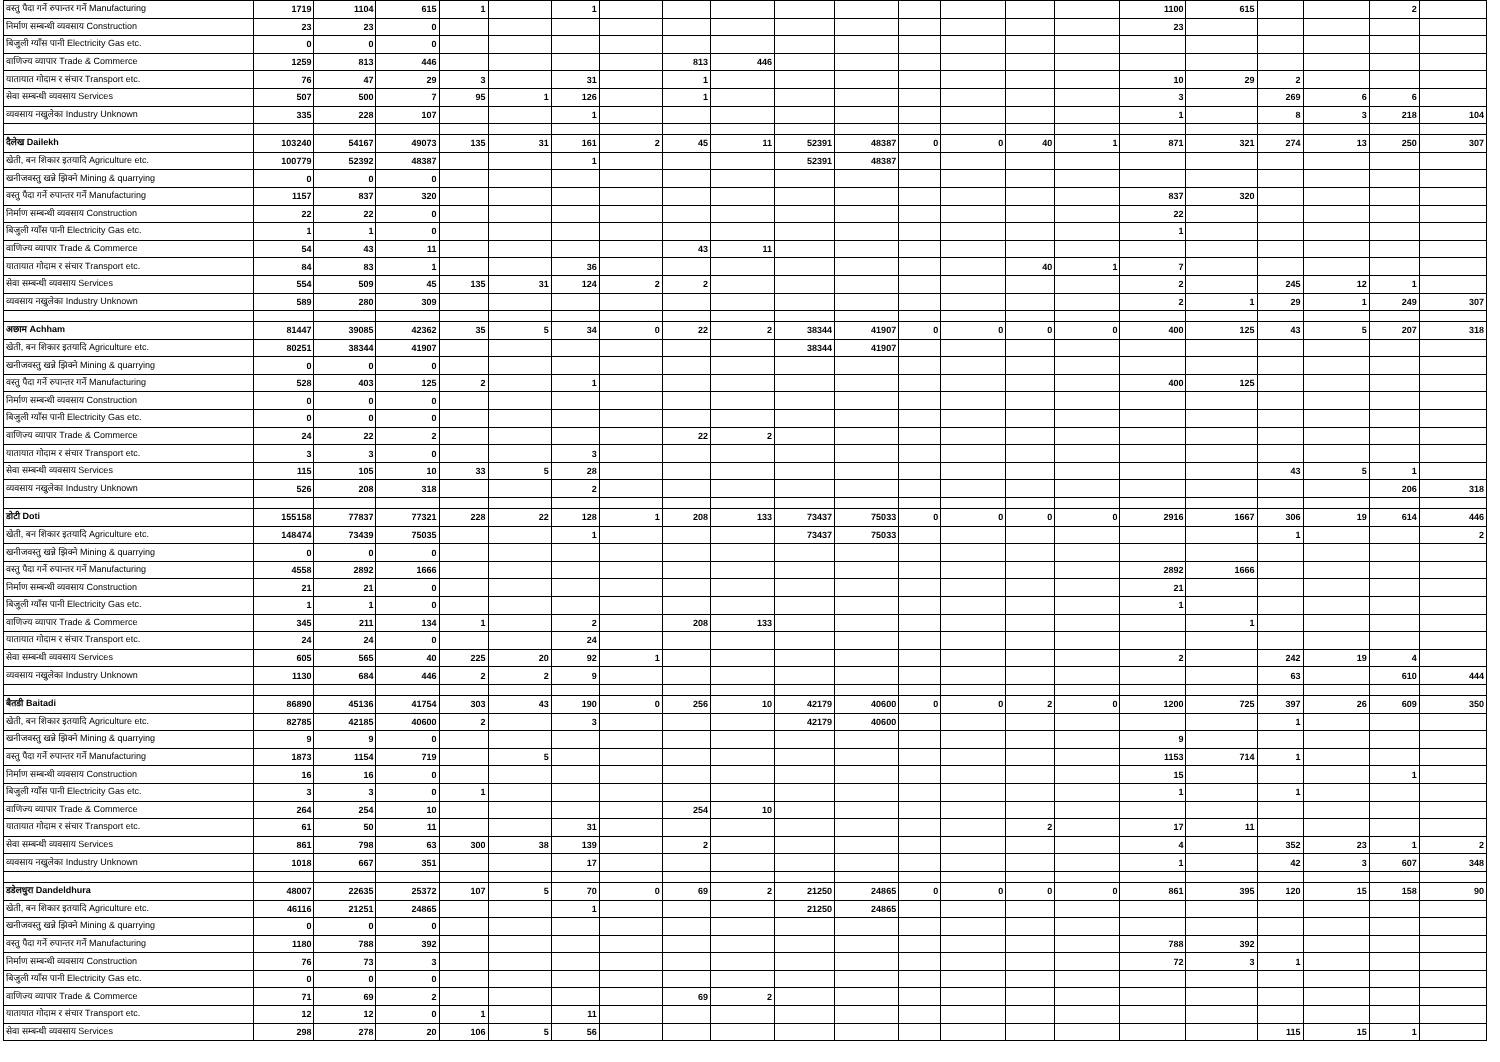| वस्तु पैदा गर्ने रुपान्तर गर्ने Manufacturing | 1719 | 1104 | 615 | 1 | | 1 | | | | | | | | | | 1100 | 615 | | | 2 | |
| निर्माण सम्बन्धी व्यवसाय Construction | 23 | 23 | 0 | | | | | | | | | | | | | 23 | | | | | |
| बिजुली ग्याँस पानी Electricity Gas etc. | 0 | 0 | 0 | | | | | | | | | | | | | | | | | | |
| वाणिज्य व्यापार Trade & Commerce | 1259 | 813 | 446 | | | | | 813 | 446 | | | | | | | | | | | | |
| यातायात गोदाम र संचार Transport etc. | 76 | 47 | 29 | 3 | | 31 | | 1 | | | | | | | | 10 | 29 | 2 | | | |
| सेवा सम्बन्धी व्यवसाय Services | 507 | 500 | 7 | 95 | 1 | 126 | | 1 | | | | | | | | 3 | | 269 | 6 | 6 | |
| व्यवसाय नखुलेका Industry Unknown | 335 | 228 | 107 | | | 1 | | | | | | | | | | 1 | | 8 | 3 | 218 | 104 |
| दैलेख Dailekh | 103240 | 54167 | 49073 | 135 | 31 | 161 | 2 | 45 | 11 | 52391 | 48387 | 0 | 0 | 40 | 1 | 871 | 321 | 274 | 13 | 250 | 307 |
| खेती, बन शिकार इतयादि Agriculture etc. | 100779 | 52392 | 48387 | | | 1 | | | | 52391 | 48387 | | | | | | | | | | |
| खनीजवस्तु खन्ने झिक्ने Mining & quarrying | 0 | 0 | 0 | | | | | | | | | | | | | | | | | | |
| वस्तु पैदा गर्ने रुपान्तर गर्ने Manufacturing | 1157 | 837 | 320 | | | | | | | | | | | | | 837 | 320 | | | | |
| निर्माण सम्बन्धी व्यवसाय Construction | 22 | 22 | 0 | | | | | | | | | | | | | 22 | | | | | |
| बिजुली ग्याँस पानी Electricity Gas etc. | 1 | 1 | 0 | | | | | | | | | | | | | 1 | | | | | |
| वाणिज्य व्यापार Trade & Commerce | 54 | 43 | 11 | | | | | 43 | 11 | | | | | | | | | | | | |
| यातायात गोदाम र संचार Transport etc. | 84 | 83 | 1 | | | 36 | | | | | | | | 40 | 1 | 7 | | | | | |
| सेवा सम्बन्धी व्यवसाय Services | 554 | 509 | 45 | 135 | 31 | 124 | 2 | 2 | | | | | | | | 2 | | 245 | 12 | 1 | |
| व्यवसाय नखुलेका Industry Unknown | 589 | 280 | 309 | | | | | | | | | | | | | 2 | 1 | 29 | 1 | 249 | 307 |
| अछाम Achham | 81447 | 39085 | 42362 | 35 | 5 | 34 | 0 | 22 | 2 | 38344 | 41907 | 0 | 0 | 0 | 0 | 400 | 125 | 43 | 5 | 207 | 318 |
| खेती, बन शिकार इतयादि Agriculture etc. | 80251 | 38344 | 41907 | | | | | | | 38344 | 41907 | | | | | | | | | | |
| खनीजवस्तु खन्ने झिक्ने Mining & quarrying | 0 | 0 | 0 | | | | | | | | | | | | | | | | | | |
| वस्तु पैदा गर्ने रुपान्तर गर्ने Manufacturing | 528 | 403 | 125 | 2 | | 1 | | | | | | | | | | 400 | 125 | | | | |
| निर्माण सम्बन्धी व्यवसाय Construction | 0 | 0 | 0 | | | | | | | | | | | | | | | | | | |
| बिजुली ग्याँस पानी Electricity Gas etc. | 0 | 0 | 0 | | | | | | | | | | | | | | | | | | |
| वाणिज्य व्यापार Trade & Commerce | 24 | 22 | 2 | | | | | 22 | 2 | | | | | | | | | | | | |
| यातायात गोदाम र संचार Transport etc. | 3 | 3 | 0 | | | 3 | | | | | | | | | | | | | | | |
| सेवा सम्बन्धी व्यवसाय Services | 115 | 105 | 10 | 33 | 5 | 28 | | | | | | | | | | | | 43 | 5 | 1 | |
| व्यवसाय नखुलेका Industry Unknown | 526 | 208 | 318 | | | 2 | | | | | | | | | | | | | | 206 | 318 |
| डोटी Doti | 155158 | 77837 | 77321 | 228 | 22 | 128 | 1 | 208 | 133 | 73437 | 75033 | 0 | 0 | 0 | 0 | 2916 | 1667 | 306 | 19 | 614 | 446 |
| खेती, बन शिकार इतयादि Agriculture etc. | 148474 | 73439 | 75035 | | | 1 | | | | 73437 | 75033 | | | | | | | 1 | | | 2 |
| खनीजवस्तु खन्ने झिक्ने Mining & quarrying | 0 | 0 | 0 | | | | | | | | | | | | | | | | | | |
| वस्तु पैदा गर्ने रुपान्तर गर्ने Manufacturing | 4558 | 2892 | 1666 | | | | | | | | | | | | | 2892 | 1666 | | | | |
| निर्माण सम्बन्धी व्यवसाय Construction | 21 | 21 | 0 | | | | | | | | | | | | | 21 | | | | | |
| बिजुली ग्याँस पानी Electricity Gas etc. | 1 | 1 | 0 | | | | | | | | | | | | | 1 | | | | | |
| वाणिज्य व्यापार Trade & Commerce | 345 | 211 | 134 | 1 | | 2 | | 208 | 133 | | | | | | | | 1 | | | | |
| यातायात गोदाम र संचार Transport etc. | 24 | 24 | 0 | | | 24 | | | | | | | | | | | | | | | |
| सेवा सम्बन्धी व्यवसाय Services | 605 | 565 | 40 | 225 | 20 | 92 | 1 | | | | | | | | | 2 | | 242 | 19 | 4 | |
| व्यवसाय नखुलेका Industry Unknown | 1130 | 684 | 446 | 2 | 2 | 9 | | | | | | | | | | | | 63 | | 610 | 444 |
| बैतडी Baitadi | 86890 | 45136 | 41754 | 303 | 43 | 190 | 0 | 256 | 10 | 42179 | 40600 | 0 | 0 | 2 | 0 | 1200 | 725 | 397 | 26 | 609 | 350 |
| खेती, बन शिकार इतयादि Agriculture etc. | 82785 | 42185 | 40600 | 2 | | 3 | | | | 42179 | 40600 | | | | | | | 1 | | | |
| खनीजवस्तु खन्ने झिक्ने Mining & quarrying | 9 | 9 | 0 | | | | | | | | | | | | | 9 | | | | | |
| वस्तु पैदा गर्ने रुपान्तर गर्ने Manufacturing | 1873 | 1154 | 719 | | 5 | | | | | | | | | | | 1153 | 714 | 1 | | | |
| निर्माण सम्बन्धी व्यवसाय Construction | 16 | 16 | 0 | | | | | | | | | | | | | 15 | | | | 1 | |
| बिजुली ग्याँस पानी Electricity Gas etc. | 3 | 3 | 0 | 1 | | | | | | | | | | | | 1 | | 1 | | | |
| वाणिज्य व्यापार Trade & Commerce | 264 | 254 | 10 | | | | | 254 | 10 | | | | | | | | | | | | |
| यातायात गोदाम र संचार Transport etc. | 61 | 50 | 11 | | | 31 | | | | | | | | 2 | | 17 | 11 | | | | |
| सेवा सम्बन्धी व्यवसाय Services | 861 | 798 | 63 | 300 | 38 | 139 | | 2 | | | | | | | | 4 | | 352 | 23 | 1 | 2 |
| व्यवसाय नखुलेका Industry Unknown | 1018 | 667 | 351 | | | 17 | | | | | | | | | | 1 | | 42 | 3 | 607 | 348 |
| डडेलधुरा Dandeldhura | 48007 | 22635 | 25372 | 107 | 5 | 70 | 0 | 69 | 2 | 21250 | 24865 | 0 | 0 | 0 | 0 | 861 | 395 | 120 | 15 | 158 | 90 |
| खेती, बन शिकार इतयादि Agriculture etc. | 46116 | 21251 | 24865 | | | 1 | | | | 21250 | 24865 | | | | | | | | | | |
| खनीजवस्तु खन्ने झिक्ने Mining & quarrying | 0 | 0 | 0 | | | | | | | | | | | | | | | | | | |
| वस्तु पैदा गर्ने रुपान्तर गर्ने Manufacturing | 1180 | 788 | 392 | | | | | | | | | | | | | 788 | 392 | | | | |
| निर्माण सम्बन्धी व्यवसाय Construction | 76 | 73 | 3 | | | | | | | | | | | | | 72 | 3 | 1 | | | |
| बिजुली ग्याँस पानी Electricity Gas etc. | 0 | 0 | 0 | | | | | | | | | | | | | | | | | | |
| वाणिज्य व्यापार Trade & Commerce | 71 | 69 | 2 | | | | | 69 | 2 | | | | | | | | | | | | |
| यातायात गोदाम र संचार Transport etc. | 12 | 12 | 0 | 1 | | 11 | | | | | | | | | | | | | | | |
| सेवा सम्बन्धी व्यवसाय Services | 298 | 278 | 20 | 106 | 5 | 56 | | | | | | | | | | | | 115 | 15 | 1 | |